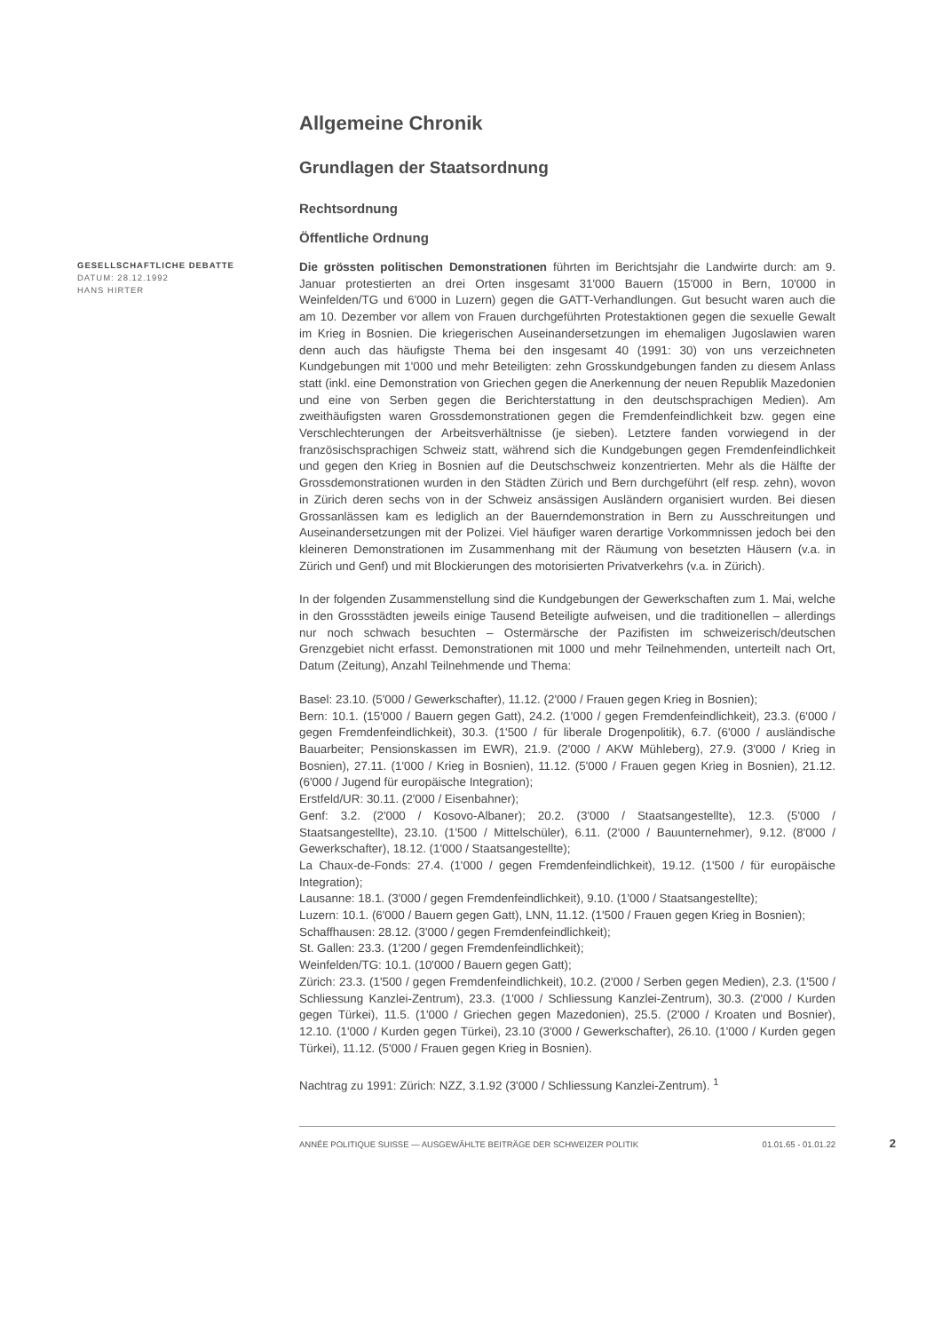Allgemeine Chronik
Grundlagen der Staatsordnung
Rechtsordnung
Öffentliche Ordnung
GESELLSCHAFTLICHE DEBATTE
DATUM: 28.12.1992
HANS HIRTER
Die grössten politischen Demonstrationen führten im Berichtsjahr die Landwirte durch: am 9. Januar protestierten an drei Orten insgesamt 31'000 Bauern (15'000 in Bern, 10'000 in Weinfelden/TG und 6'000 in Luzern) gegen die GATT-Verhandlungen. Gut besucht waren auch die am 10. Dezember vor allem von Frauen durchgeführten Protestaktionen gegen die sexuelle Gewalt im Krieg in Bosnien. Die kriegerischen Auseinandersetzungen im ehemaligen Jugoslawien waren denn auch das häufigste Thema bei den insgesamt 40 (1991: 30) von uns verzeichneten Kundgebungen mit 1'000 und mehr Beteiligten: zehn Grosskundgebungen fanden zu diesem Anlass statt (inkl. eine Demonstration von Griechen gegen die Anerkennung der neuen Republik Mazedonien und eine von Serben gegen die Berichterstattung in den deutschsprachigen Medien). Am zweithäufigsten waren Grossdemonstrationen gegen die Fremdenfeindlichkeit bzw. gegen eine Verschlechterungen der Arbeitsverhältnisse (je sieben). Letztere fanden vorwiegend in der französischsprachigen Schweiz statt, während sich die Kundgebungen gegen Fremdenfeindlichkeit und gegen den Krieg in Bosnien auf die Deutschschweiz konzentrierten. Mehr als die Hälfte der Grossdemonstrationen wurden in den Städten Zürich und Bern durchgeführt (elf resp. zehn), wovon in Zürich deren sechs von in der Schweiz ansässigen Ausländern organisiert wurden. Bei diesen Grossanlässen kam es lediglich an der Bauerndemonstration in Bern zu Ausschreitungen und Auseinandersetzungen mit der Polizei. Viel häufiger waren derartige Vorkommnissen jedoch bei den kleineren Demonstrationen im Zusammenhang mit der Räumung von besetzten Häusern (v.a. in Zürich und Genf) und mit Blockierungen des motorisierten Privatverkehrs (v.a. in Zürich).
In der folgenden Zusammenstellung sind die Kundgebungen der Gewerkschaften zum 1. Mai, welche in den Grossstädten jeweils einige Tausend Beteiligte aufweisen, und die traditionellen – allerdings nur noch schwach besuchten – Ostermärsche der Pazifisten im schweizerisch/deutschen Grenzgebiet nicht erfasst. Demonstrationen mit 1000 und mehr Teilnehmenden, unterteilt nach Ort, Datum (Zeitung), Anzahl Teilnehmende und Thema:
Basel: 23.10. (5'000 / Gewerkschafter), 11.12. (2'000 / Frauen gegen Krieg in Bosnien);
Bern: 10.1. (15'000 / Bauern gegen Gatt), 24.2. (1'000 / gegen Fremdenfeindlichkeit), 23.3. (6'000 / gegen Fremdenfeindlichkeit), 30.3. (1'500 / für liberale Drogenpolitik), 6.7. (6'000 / ausländische Bauarbeiter; Pensionskassen im EWR), 21.9. (2'000 / AKW Mühleberg), 27.9. (3'000 / Krieg in Bosnien), 27.11. (1'000 / Krieg in Bosnien), 11.12. (5'000 / Frauen gegen Krieg in Bosnien), 21.12. (6'000 / Jugend für europäische Integration);
Erstfeld/UR: 30.11. (2'000 / Eisenbahner);
Genf: 3.2. (2'000 / Kosovo-Albaner); 20.2. (3'000 / Staatsangestellte), 12.3. (5'000 / Staatsangestellte), 23.10. (1'500 / Mittelschüler), 6.11. (2'000 / Bauunternehmer), 9.12. (8'000 / Gewerkschafter), 18.12. (1'000 / Staatsangestellte);
La Chaux-de-Fonds: 27.4. (1'000 / gegen Fremdenfeindlichkeit), 19.12. (1'500 / für europäische Integration);
Lausanne: 18.1. (3'000 / gegen Fremdenfeindlichkeit), 9.10. (1'000 / Staatsangestellte);
Luzern: 10.1. (6'000 / Bauern gegen Gatt), LNN, 11.12. (1'500 / Frauen gegen Krieg in Bosnien);
Schaffhausen: 28.12. (3'000 / gegen Fremdenfeindlichkeit);
St. Gallen: 23.3. (1'200 / gegen Fremdenfeindlichkeit);
Weinfelden/TG: 10.1. (10'000 / Bauern gegen Gatt);
Zürich: 23.3. (1'500 / gegen Fremdenfeindlichkeit), 10.2. (2'000 / Serben gegen Medien), 2.3. (1'500 / Schliessung Kanzlei-Zentrum), 23.3. (1'000 / Schliessung Kanzlei-Zentrum), 30.3. (2'000 / Kurden gegen Türkei), 11.5. (1'000 / Griechen gegen Mazedonien), 25.5. (2'000 / Kroaten und Bosnier), 12.10. (1'000 / Kurden gegen Türkei), 23.10 (3'000 / Gewerkschafter), 26.10. (1'000 / Kurden gegen Türkei), 11.12. (5'000 / Frauen gegen Krieg in Bosnien).
Nachtrag zu 1991: Zürich: NZZ, 3.1.92 (3'000 / Schliessung Kanzlei-Zentrum). <sup>1</sup>
ANNÉE POLITIQUE SUISSE — AUSGEWÄHLTE BEITRÄGE DER SCHWEIZER POLITIK 01.01.65 - 01.01.22
2